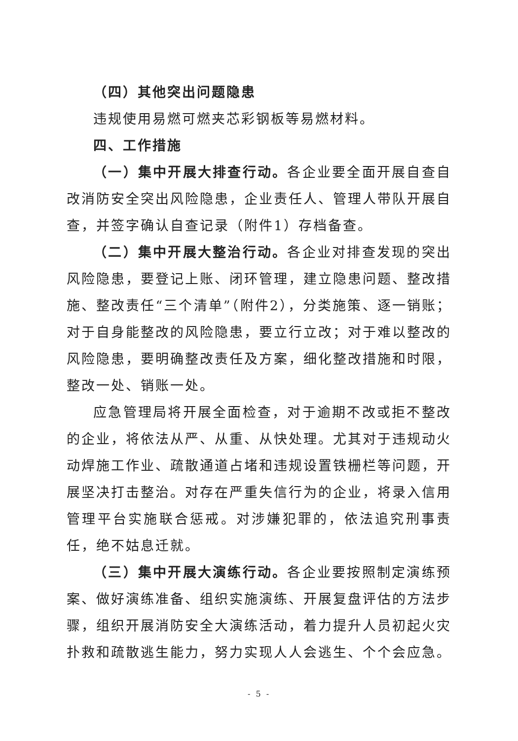（四）其他突出问题隐患
违规使用易燃可燃夹芯彩钢板等易燃材料。
四、工作措施
（一）集中开展大排查行动。各企业要全面开展自查自改消防安全突出风险隐患，企业责任人、管理人带队开展自查，并签字确认自查记录（附件1）存档备查。
（二）集中开展大整治行动。各企业对排查发现的突出风险隐患，要登记上账、闭环管理，建立隐患问题、整改措施、整改责任“三个清单”（附件2），分类施策、逐一销账；对于自身能整改的风险隐患，要立行立改；对于难以整改的风险隐患，要明确整改责任及方案，细化整改措施和时限，整改一处、销账一处。
应急管理局将开展全面检查，对于逾期不改或拒不整改的企业，将依法从严、从重、从快处理。尤其对于违规动火动焊施工作业、疏散通道占堵和违规设置铁栅栏等问题，开展坚决打击整治。对存在严重失信行为的企业，将录入信用管理平台实施联合惩戒。对涉嫌犯罪的，依法追究刑事责任，绝不姑息迁就。
（三）集中开展大演练行动。各企业要按照制定演练预案、做好演练准备、组织实施演练、开展复盘评估的方法步骤，组织开展消防安全大演练活动，着力提升人员初起火灾扑救和疏散逃生能力，努力实现人人会逃生、个个会应急。
- 5 -